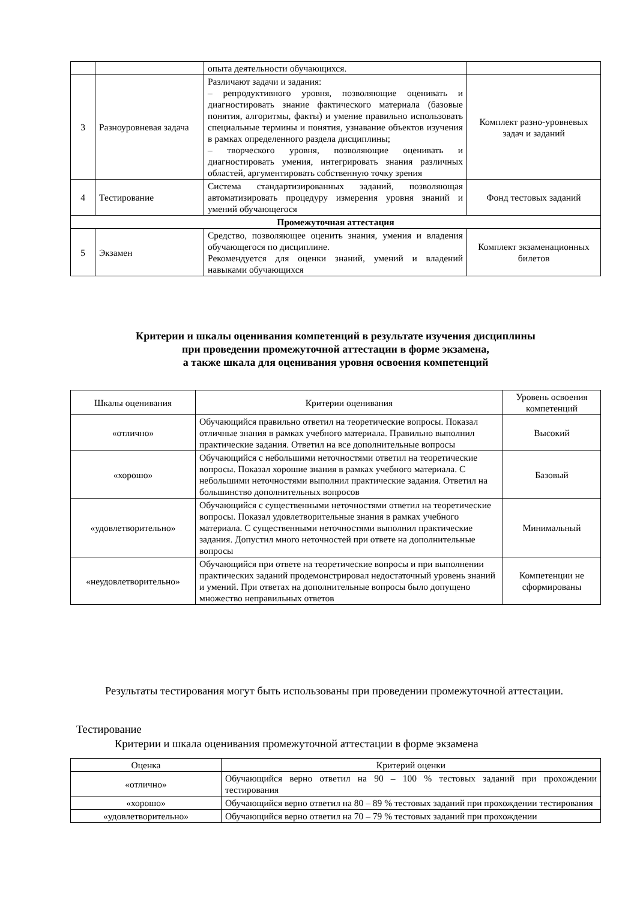| | | опыта деятельности обучающихся. | |
| 3 | Разноуровневая задача | Различают задачи и задания: – репродуктивного уровня, позволяющие оценивать и диагностировать знание фактического материала (базовые понятия, алгоритмы, факты) и умение правильно использовать специальные термины и понятия, узнавание объектов изучения в рамках определенного раздела дисциплины; – творческого уровня, позволяющие оценивать и диагностировать умения, интегрировать знания различных областей, аргументировать собственную точку зрения | Комплект разно-уровневых задач и заданий |
| 4 | Тестирование | Система стандартизированных заданий, позволяющая автоматизировать процедуру измерения уровня знаний и умений обучающегося | Фонд тестовых заданий |
| Промежуточная аттестация | | | |
| 5 | Экзамен | Средство, позволяющее оценить знания, умения и владения обучающегося по дисциплине. Рекомендуется для оценки знаний, умений и владений навыками обучающихся | Комплект экзаменационных билетов |
Критерии и шкалы оценивания компетенций в результате изучения дисциплины
при проведении промежуточной аттестации в форме экзамена,
а также шкала для оценивания уровня освоения компетенций
| Шкалы оценивания | Критерии оценивания | Уровень освоения компетенций |
| --- | --- | --- |
| «отлично» | Обучающийся правильно ответил на теоретические вопросы. Показал отличные знания в рамках учебного материала. Правильно выполнил практические задания. Ответил на все дополнительные вопросы | Высокий |
| «хорошо» | Обучающийся с небольшими неточностями ответил на теоретические вопросы. Показал хорошие знания в рамках учебного материала. С небольшими неточностями выполнил практические задания. Ответил на большинство дополнительных вопросов | Базовый |
| «удовлетворительно» | Обучающийся с существенными неточностями ответил на теоретические вопросы. Показал удовлетворительные знания в рамках учебного материала. С существенными неточностями выполнил практические задания. Допустил много неточностей при ответе на дополнительные вопросы | Минимальный |
| «неудовлетворительно» | Обучающийся при ответе на теоретические вопросы и при выполнении практических заданий продемонстрировал недостаточный уровень знаний и умений. При ответах на дополнительные вопросы было допущено множество неправильных ответов | Компетенции не сформированы |
Результаты тестирования могут быть использованы при проведении промежуточной аттестации.
Тестирование
Критерии и шкала оценивания промежуточной аттестации в форме экзамена
| Оценка | Критерий оценки |
| --- | --- |
| «отлично» | Обучающийся верно ответил на 90 – 100 % тестовых заданий при прохождении тестирования |
| «хорошо» | Обучающийся верно ответил на 80 – 89 % тестовых заданий при прохождении тестирования |
| «удовлетворительно» | Обучающийся верно ответил на 70 – 79 % тестовых заданий при прохождении |